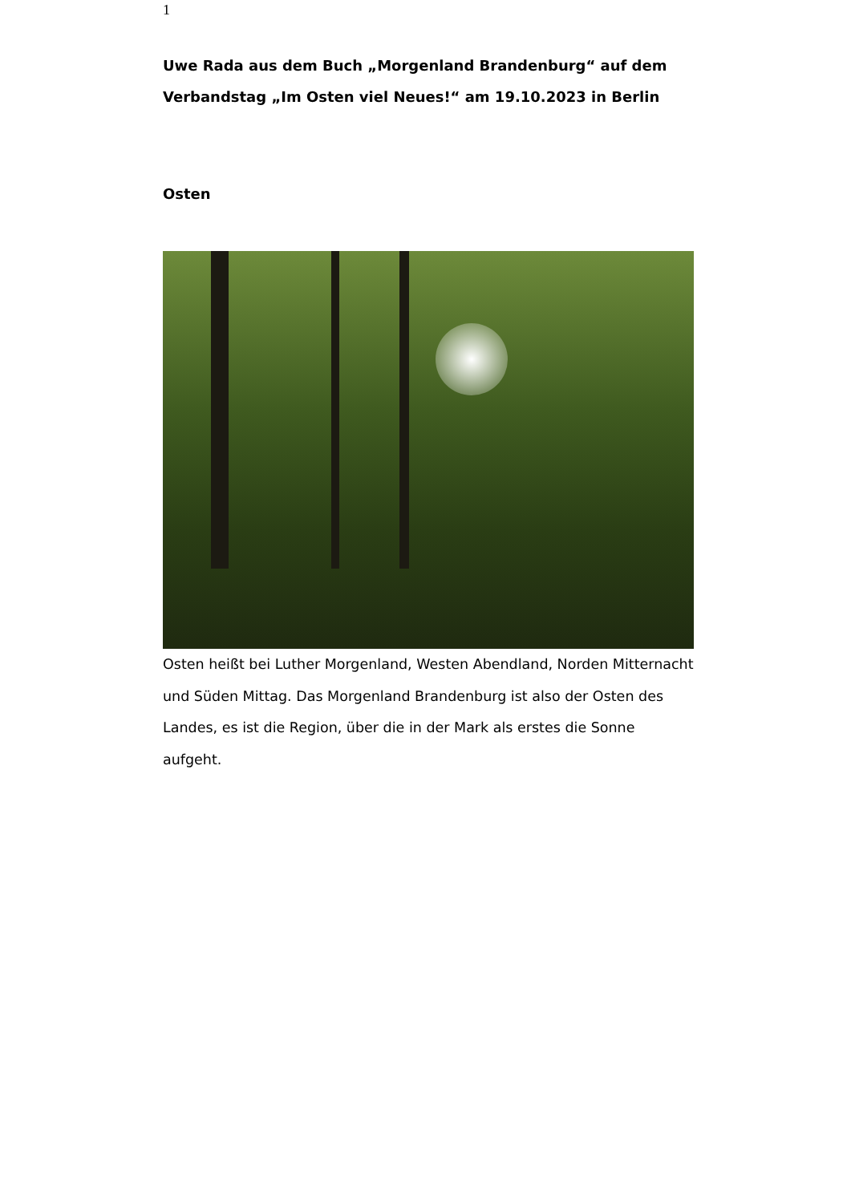1
Uwe Rada aus dem Buch „Morgenland Brandenburg“ auf dem Verbandstag „Im Osten viel Neues!“ am 19.10.2023 in Berlin
Osten
Osten heißt bei Luther Morgenland, Westen Abendland, Norden Mitternacht und Süden Mittag. Das Morgenland Brandenburg ist also der Osten des Landes, es ist die Region, über die in der Mark als erstes die Sonne aufgeht.